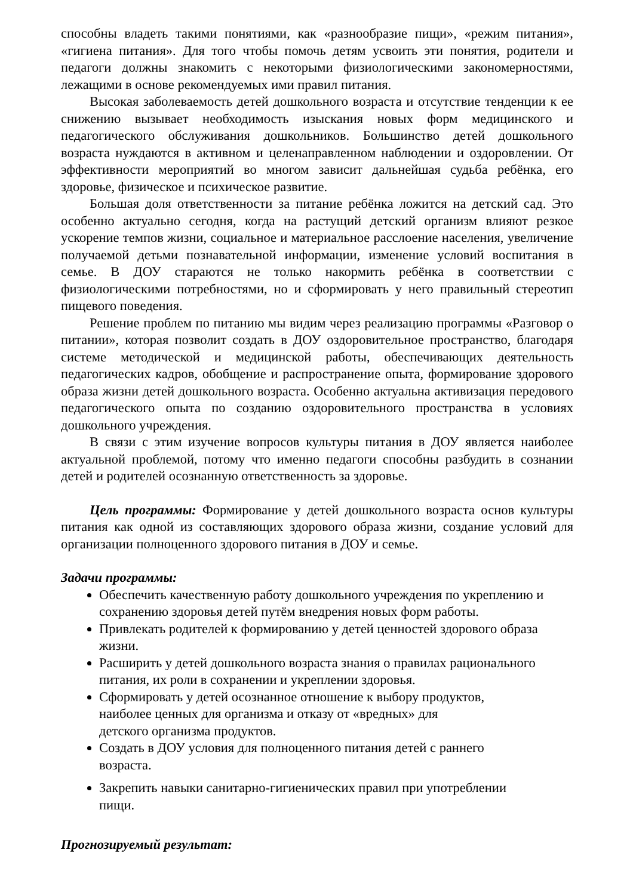способны владеть такими понятиями, как «разнообразие пищи», «режим питания», «гигиена питания». Для того чтобы помочь детям усвоить эти понятия, родители и педагоги должны знакомить с некоторыми физиологическими закономерностями, лежащими в основе рекомендуемых ими правил питания.
Высокая заболеваемость детей дошкольного возраста и отсутствие тенденции к ее снижению вызывает необходимость изыскания новых форм медицинского и педагогического обслуживания дошкольников. Большинство детей дошкольного возраста нуждаются в активном и целенаправленном наблюдении и оздоровлении. От эффективности мероприятий во многом зависит дальнейшая судьба ребёнка, его здоровье, физическое и психическое развитие.
Большая доля ответственности за питание ребёнка ложится на детский сад. Это особенно актуально сегодня, когда на растущий детский организм влияют резкое ускорение темпов жизни, социальное и материальное расслоение населения, увеличение получаемой детьми познавательной информации, изменение условий воспитания в семье. В ДОУ стараются не только накормить ребёнка в соответствии с физиологическими потребностями, но и сформировать у него правильный стереотип пищевого поведения.
Решение проблем по питанию мы видим через реализацию программы «Разговор о питании», которая позволит создать в ДОУ оздоровительное пространство, благодаря системе методической и медицинской работы, обеспечивающих деятельность педагогических кадров, обобщение и распространение опыта, формирование здорового образа жизни детей дошкольного возраста. Особенно актуальна активизация передового педагогического опыта по созданию оздоровительного пространства в условиях дошкольного учреждения.
В связи с этим изучение вопросов культуры питания в ДОУ является наиболее актуальной проблемой, потому что именно педагоги способны разбудить в сознании детей и родителей осознанную ответственность за здоровье.
Цель программы: Формирование у детей дошкольного возраста основ культуры питания как одной из составляющих здорового образа жизни, создание условий для организации полноценного здорового питания в ДОУ и семье.
Задачи программы:
Обеспечить качественную работу дошкольного учреждения по укреплению и сохранению здоровья детей путём внедрения новых форм работы.
Привлекать родителей к формированию у детей ценностей здорового образа жизни.
Расширить у детей дошкольного возраста знания о правилах рационального питания, их роли в сохранении и укреплении здоровья.
Сформировать у детей осознанное отношение к выбору продуктов,
наиболее ценных для организма и отказу от «вредных» для
детского организма продуктов.
Создать в ДОУ условия для полноценного питания детей с раннего
возраста.
Закрепить навыки санитарно-гигиенических правил при употреблении
пищи.
Прогнозируемый результат: